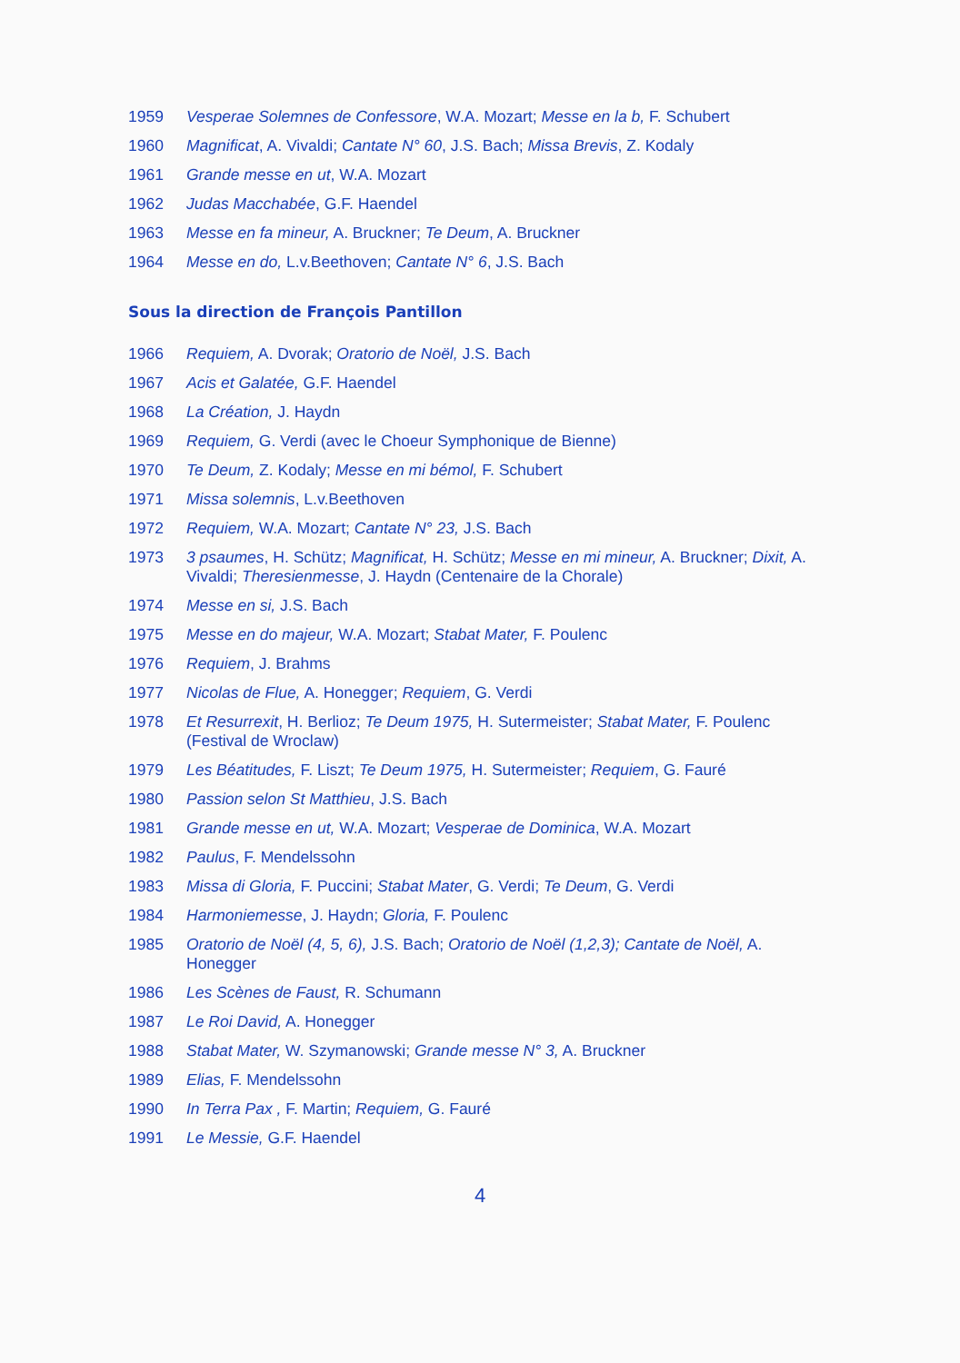1959 Vesperae Solemnes de Confessore, W.A. Mozart; Messe en la b, F. Schubert
1960 Magnificat, A. Vivaldi; Cantate N° 60, J.S. Bach; Missa Brevis, Z. Kodaly
1961 Grande messe en ut, W.A. Mozart
1962 Judas Macchabée, G.F. Haendel
1963 Messe en fa mineur, A. Bruckner; Te Deum, A. Bruckner
1964 Messe en do, L.v.Beethoven; Cantate N° 6, J.S. Bach
Sous la direction de François Pantillon
1966 Requiem, A. Dvorak; Oratorio de Noël, J.S. Bach
1967 Acis et Galatée, G.F. Haendel
1968 La Création, J. Haydn
1969 Requiem, G. Verdi (avec le Choeur Symphonique de Bienne)
1970 Te Deum, Z. Kodaly; Messe en mi bémol, F. Schubert
1971 Missa solemnis, L.v.Beethoven
1972 Requiem, W.A. Mozart; Cantate N° 23, J.S. Bach
1973 3 psaumes, H. Schütz; Magnificat, H. Schütz; Messe en mi mineur, A. Bruckner; Dixit, A. Vivaldi; Theresienmesse, J. Haydn (Centenaire de la Chorale)
1974 Messe en si, J.S. Bach
1975 Messe en do majeur, W.A. Mozart; Stabat Mater, F. Poulenc
1976 Requiem, J. Brahms
1977 Nicolas de Flue, A. Honegger; Requiem, G. Verdi
1978 Et Resurrexit, H. Berlioz; Te Deum 1975, H. Sutermeister; Stabat Mater, F. Poulenc (Festival de Wroclaw)
1979 Les Béatitudes, F. Liszt; Te Deum 1975, H. Sutermeister; Requiem, G. Fauré
1980 Passion selon St Matthieu, J.S. Bach
1981 Grande messe en ut, W.A. Mozart; Vesperae de Dominica, W.A. Mozart
1982 Paulus, F. Mendelssohn
1983 Missa di Gloria, F. Puccini; Stabat Mater, G. Verdi; Te Deum, G. Verdi
1984 Harmoniemesse, J. Haydn; Gloria, F. Poulenc
1985 Oratorio de Noël (4, 5, 6), J.S. Bach; Oratorio de Noël (1,2,3); Cantate de Noël, A. Honegger
1986 Les Scènes de Faust, R. Schumann
1987 Le Roi David, A. Honegger
1988 Stabat Mater, W. Szymanowski; Grande messe N° 3, A. Bruckner
1989 Elias, F. Mendelssohn
1990 In Terra Pax , F. Martin; Requiem, G. Fauré
1991 Le Messie, G.F. Haendel
4